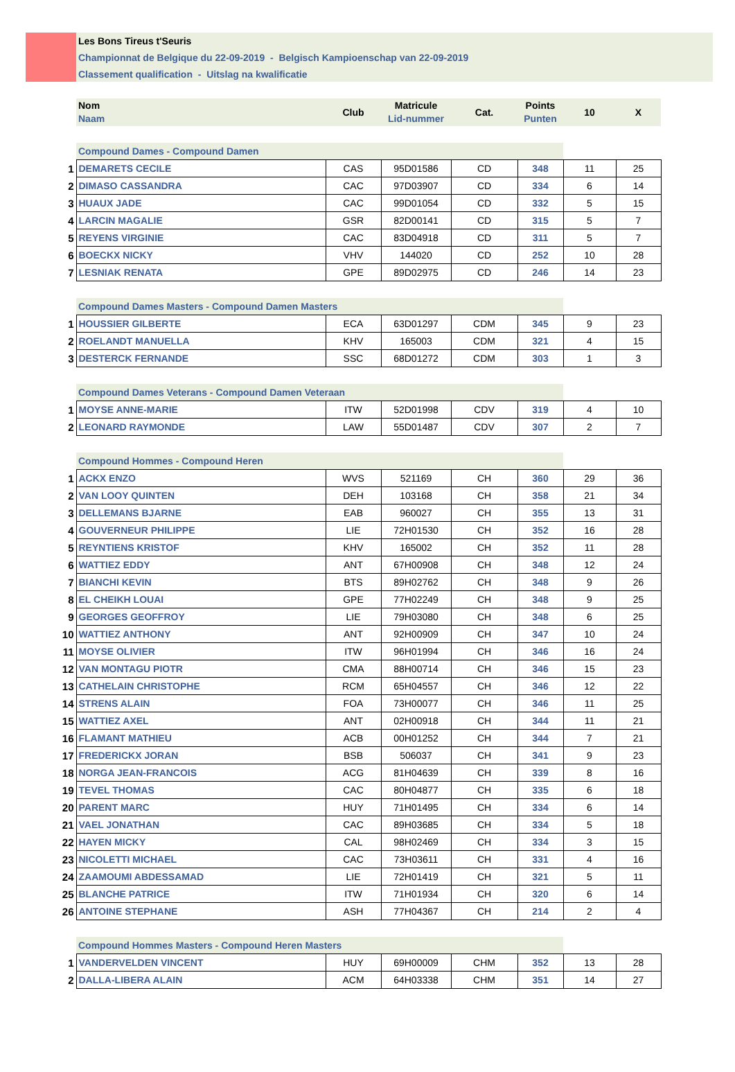Les Bons Tireus t'Seuris
Championnat de Belgique du 22-09-2019 - Belgisch Kampioenschap van 22-09-2019
Classement qualification - Uitslag na kwalificatie
| | Nom Naam | Club | Matricule Lid-nummer | Cat. | Points Punten | 10 | X |
| | Compound Dames - Compound Damen | | | | | | |
| 1 | DEMARETS CECILE | CAS | 95D01586 | CD | 348 | 11 | 25 |
| 2 | DIMASO CASSANDRA | CAC | 97D03907 | CD | 334 | 6 | 14 |
| 3 | HUAUX JADE | CAC | 99D01054 | CD | 332 | 5 | 15 |
| 4 | LARCIN MAGALIE | GSR | 82D00141 | CD | 315 | 5 | 7 |
| 5 | REYENS VIRGINIE | CAC | 83D04918 | CD | 311 | 5 | 7 |
| 6 | BOECKX NICKY | VHV | 144020 | CD | 252 | 10 | 28 |
| 7 | LESNIAK RENATA | GPE | 89D02975 | CD | 246 | 14 | 23 |
| | Compound Dames Masters - Compound Damen Masters | | | | | | |
| 1 | HOUSSIER GILBERTE | ECA | 63D01297 | CDM | 345 | 9 | 23 |
| 2 | ROELANDT MANUELLA | KHV | 165003 | CDM | 321 | 4 | 15 |
| 3 | DESTERCK FERNANDE | SSC | 68D01272 | CDM | 303 | 1 | 3 |
| | Compound Dames Veterans - Compound Damen Veteraan | | | | | | |
| 1 | MOYSE ANNE-MARIE | ITW | 52D01998 | CDV | 319 | 4 | 10 |
| 2 | LEONARD RAYMONDE | LAW | 55D01487 | CDV | 307 | 2 | 7 |
| | Compound Hommes - Compound Heren | | | | | | |
| 1 | ACKX ENZO | WVS | 521169 | CH | 360 | 29 | 36 |
| 2 | VAN LOOY QUINTEN | DEH | 103168 | CH | 358 | 21 | 34 |
| 3 | DELLEMANS BJARNE | EAB | 960027 | CH | 355 | 13 | 31 |
| 4 | GOUVERNEUR PHILIPPE | LIE | 72H01530 | CH | 352 | 16 | 28 |
| 5 | REYNTIENS KRISTOF | KHV | 165002 | CH | 352 | 11 | 28 |
| 6 | WATTIEZ EDDY | ANT | 67H00908 | CH | 348 | 12 | 24 |
| 7 | BIANCHI KEVIN | BTS | 89H02762 | CH | 348 | 9 | 26 |
| 8 | EL CHEIKH LOUAI | GPE | 77H02249 | CH | 348 | 9 | 25 |
| 9 | GEORGES GEOFFROY | LIE | 79H03080 | CH | 348 | 6 | 25 |
| 10 | WATTIEZ ANTHONY | ANT | 92H00909 | CH | 347 | 10 | 24 |
| 11 | MOYSE OLIVIER | ITW | 96H01994 | CH | 346 | 16 | 24 |
| 12 | VAN MONTAGU PIOTR | CMA | 88H00714 | CH | 346 | 15 | 23 |
| 13 | CATHELAIN CHRISTOPHE | RCM | 65H04557 | CH | 346 | 12 | 22 |
| 14 | STRENS ALAIN | FOA | 73H00077 | CH | 346 | 11 | 25 |
| 15 | WATTIEZ AXEL | ANT | 02H00918 | CH | 344 | 11 | 21 |
| 16 | FLAMANT MATHIEU | ACB | 00H01252 | CH | 344 | 7 | 21 |
| 17 | FREDERICKX JORAN | BSB | 506037 | CH | 341 | 9 | 23 |
| 18 | NORGA JEAN-FRANCOIS | ACG | 81H04639 | CH | 339 | 8 | 16 |
| 19 | TEVEL THOMAS | CAC | 80H04877 | CH | 335 | 6 | 18 |
| 20 | PARENT MARC | HUY | 71H01495 | CH | 334 | 6 | 14 |
| 21 | VAEL JONATHAN | CAC | 89H03685 | CH | 334 | 5 | 18 |
| 22 | HAYEN MICKY | CAL | 98H02469 | CH | 334 | 3 | 15 |
| 23 | NICOLETTI MICHAEL | CAC | 73H03611 | CH | 331 | 4 | 16 |
| 24 | ZAAMOUMI ABDESSAMAD | LIE | 72H01419 | CH | 321 | 5 | 11 |
| 25 | BLANCHE PATRICE | ITW | 71H01934 | CH | 320 | 6 | 14 |
| 26 | ANTOINE STEPHANE | ASH | 77H04367 | CH | 214 | 2 | 4 |
| | Compound Hommes Masters - Compound Heren Masters | | | | | | |
| 1 | VANDERVELDEN VINCENT | HUY | 69H00009 | CHM | 352 | 13 | 28 |
| 2 | DALLA-LIBERA ALAIN | ACM | 64H03338 | CHM | 351 | 14 | 27 |